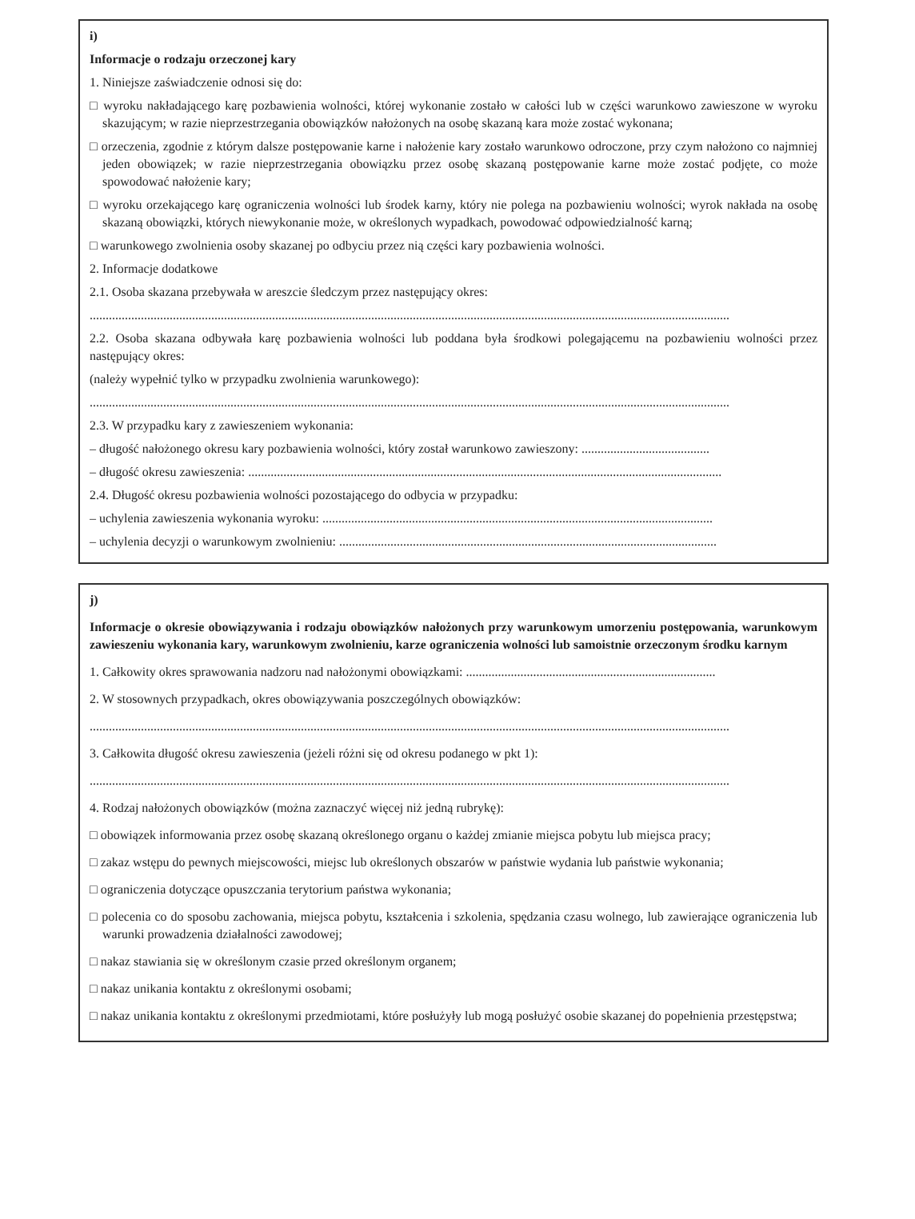i)
Informacje o rodzaju orzeczonej kary
1. Niniejsze zaświadczenie odnosi się do:
□ wyroku nakładającego karę pozbawienia wolności, której wykonanie zostało w całości lub w części warunkowo zawieszone w wyroku skazującym; w razie nieprzestrzegania obowiązków nałożonych na osobę skazaną kara może zostać wykonana;
□ orzeczenia, zgodnie z którym dalsze postępowanie karne i nałożenie kary zostało warunkowo odroczone, przy czym nałożono co najmniej jeden obowiązek; w razie nieprzestrzegania obowiązku przez osobę skazaną postępowanie karne może zostać podjęte, co może spowodować nałożenie kary;
□ wyroku orzekającego karę ograniczenia wolności lub środek karny, który nie polega na pozbawieniu wolności; wyrok nakłada na osobę skazaną obowiązki, których niewykonanie może, w określonych wypadkach, powodować odpowiedzialność karną;
□ warunkowego zwolnienia osoby skazanej po odbyciu przez nią części kary pozbawienia wolności.
2. Informacje dodatkowe
2.1. Osoba skazana przebywała w areszcie śledczym przez następujący okres:
........................................................................................................................................................................................................
2.2. Osoba skazana odbywała karę pozbawienia wolności lub poddana była środkowi polegającemu na pozbawieniu wolności przez następujący okres:
(należy wypełnić tylko w przypadku zwolnienia warunkowego):
........................................................................................................................................................................................................
2.3. W przypadku kary z zawieszeniem wykonania:
– długość nałożonego okresu kary pozbawienia wolności, który został warunkowo zawieszony: ........................................
– długość okresu zawieszenia: ....................................................................................................................................................
2.4. Długość okresu pozbawienia wolności pozostającego do odbycia w przypadku:
– uchylenia zawieszenia wykonania wyroku: ..........................................................................................................................
– uchylenia decyzji o warunkowym zwolnieniu: ......................................................................................................................
j)
Informacje o okresie obowiązywania i rodzaju obowiązków nałożonych przy warunkowym umorzeniu postępowania, warunkowym zawieszeniu wykonania kary, warunkowym zwolnieniu, karze ograniczenia wolności lub samoistnie orzeczonym środku karnym
1. Całkowity okres sprawowania nadzoru nad nałożonymi obowiązkami: ..............................................................................
2. W stosownych przypadkach, okres obowiązywania poszczególnych obowiązków:
........................................................................................................................................................................................................
3. Całkowita długość okresu zawieszenia (jeżeli różni się od okresu podanego w pkt 1):
........................................................................................................................................................................................................
4. Rodzaj nałożonych obowiązków (można zaznaczyć więcej niż jedną rubrykę):
□ obowiązek informowania przez osobę skazaną określonego organu o każdej zmianie miejsca pobytu lub miejsca pracy;
□ zakaz wstępu do pewnych miejscowości, miejsc lub określonych obszarów w państwie wydania lub państwie wykonania;
□ ograniczenia dotyczące opuszczania terytorium państwa wykonania;
□ polecenia co do sposobu zachowania, miejsca pobytu, kształcenia i szkolenia, spędzania czasu wolnego, lub zawierające ograniczenia lub warunki prowadzenia działalności zawodowej;
□ nakaz stawiania się w określonym czasie przed określonym organem;
□ nakaz unikania kontaktu z określonymi osobami;
□ nakaz unikania kontaktu z określonymi przedmiotami, które posłużyły lub mogą posłużyć osobie skazanej do popełnienia przestępstwa;